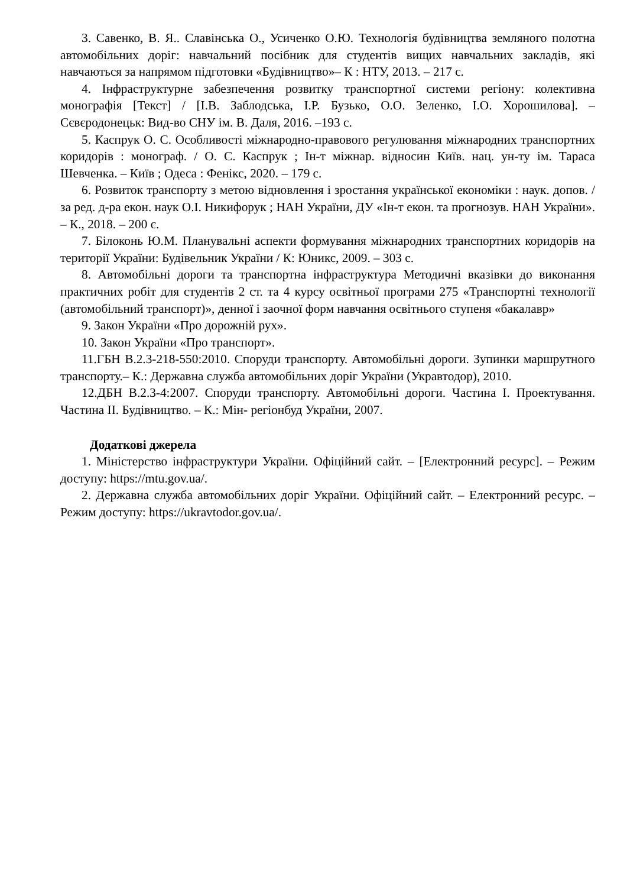3. Савенко, В. Я.. Славінська О., Усиченко О.Ю. Технологія будівництва земляного полотна автомобільних доріг: навчальний посібник для студентів вищих навчальних закладів, які навчаються за напрямом підготовки «Будівництво»– К : НТУ, 2013. – 217 с.
4. Інфраструктурне забезпечення розвитку транспортної системи регіону: колективна монографія [Текст] / [І.В. Заблодська, І.Р. Бузько, О.О. Зеленко, І.О. Хорошилова]. – Сєвєродонецьк: Вид-во СНУ ім. В. Даля, 2016. –193 с.
5. Каспрук О. С. Особливості міжнародно-правового регулювання міжнародних транспортних коридорів : монограф. / О. С. Каспрук ; Ін-т міжнар. відносин Київ. нац. ун-ту ім. Тараса Шевченка. – Київ ; Одеса : Фенікс, 2020. – 179 с.
6. Розвиток транспорту з метою відновлення і зростання української економіки : наук. допов. / за ред. д-ра екон. наук О.І. Никифорук ; НАН України, ДУ «Ін-т екон. та прогнозув. НАН України». – К., 2018. – 200 с.
7. Білоконь Ю.М. Планувальні аспекти формування міжнародних транспортних коридорів на території України: Будівельник України / К: Юникс, 2009. – 303 с.
8. Автомобільні дороги та транспортна інфраструктура Методичні вказівки до виконання практичних робіт для студентів 2 ст. та 4 курсу освітньої програми 275 «Транспортні технології (автомобільний транспорт)», денної і заочної форм навчання освітнього ступеня «бакалавр»
9. Закон України «Про дорожній рух».
10. Закон України «Про транспорт».
11.ГБН В.2.3-218-550:2010. Споруди транспорту. Автомобільні дороги. Зупинки маршрутного транспорту.– К.: Державна служба автомобільних доріг України (Укравтодор), 2010.
12.ДБН В.2.3-4:2007. Споруди транспорту. Автомобільні дороги. Частина І. Проектування. Частина ІІ. Будівництво. – К.: Мін- регіонбуд України, 2007.
Додаткові джерела
1. Міністерство інфраструктури України. Офіційний сайт. – [Електронний ресурс]. – Режим доступу: https://mtu.gov.ua/.
2. Державна служба автомобільних доріг України. Офіційний сайт. – Електронний ресурс. – Режим доступу: https://ukravtodor.gov.ua/.